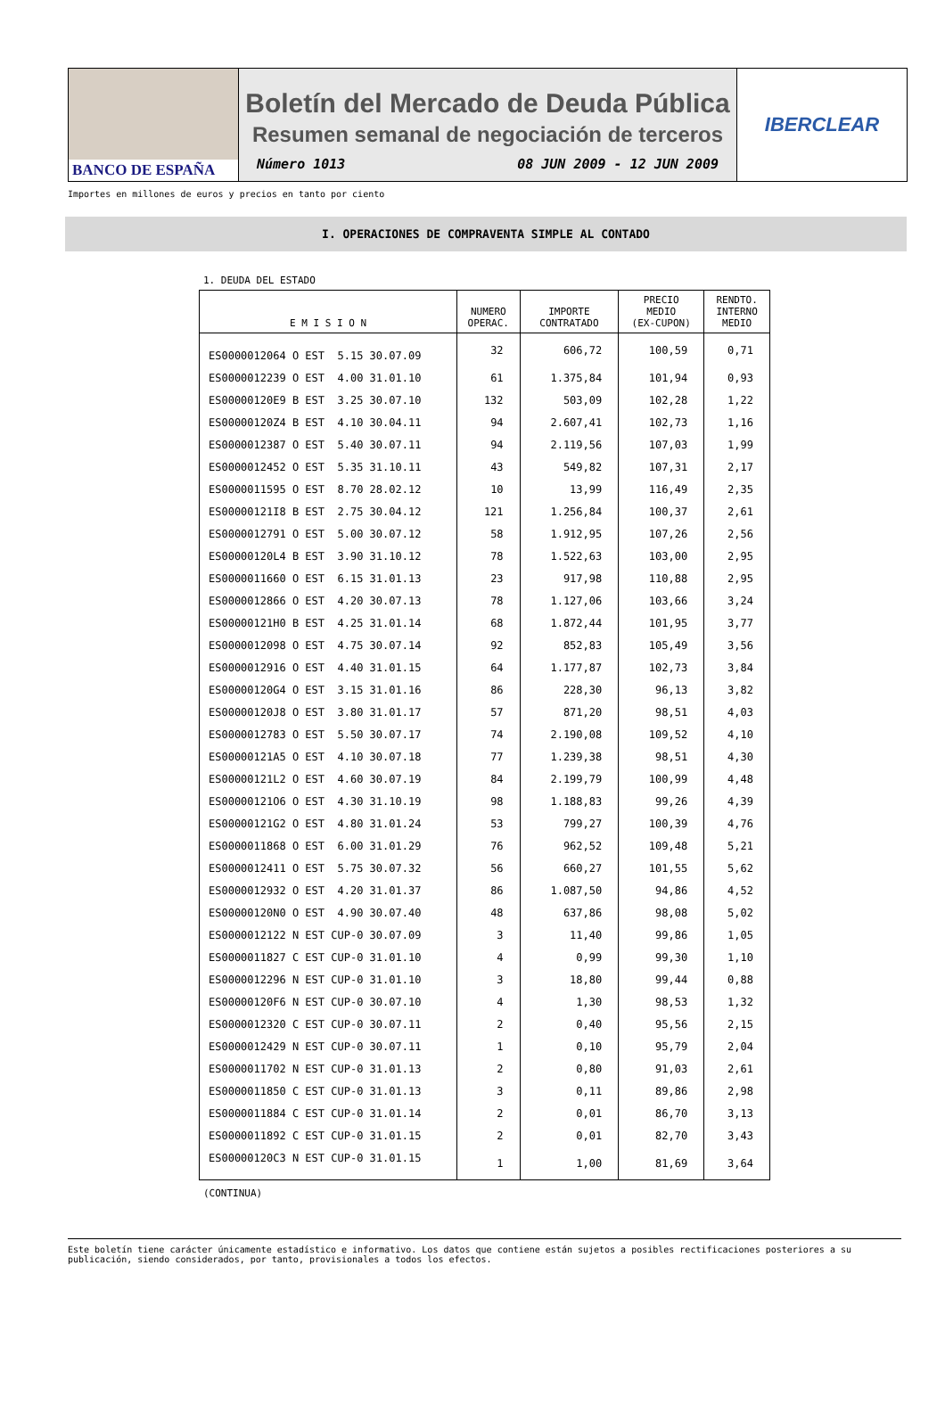BANCO DE ESPAÑA
Boletín del Mercado de Deuda Pública
Resumen semanal de negociación de terceros
Número 1013 08 JUN 2009 - 12 JUN 2009
IBERCLEAR
Importes en millones de euros y precios en tanto por ciento
I. OPERACIONES DE COMPRAVENTA SIMPLE AL CONTADO
1. DEUDA DEL ESTADO
| E M I S I O N | NUMERO OPERAC. | IMPORTE CONTRATADO | PRECIO MEDIO (EX-CUPON) | RENDTO. INTERNO MEDIO |
| --- | --- | --- | --- | --- |
| ES0000012064 O EST 5.15 30.07.09 | 32 | 606,72 | 100,59 | 0,71 |
| ES0000012239 O EST 4.00 31.01.10 | 61 | 1.375,84 | 101,94 | 0,93 |
| ES00000120E9 B EST 3.25 30.07.10 | 132 | 503,09 | 102,28 | 1,22 |
| ES00000120Z4 B EST 4.10 30.04.11 | 94 | 2.607,41 | 102,73 | 1,16 |
| ES0000012387 O EST 5.40 30.07.11 | 94 | 2.119,56 | 107,03 | 1,99 |
| ES0000012452 O EST 5.35 31.10.11 | 43 | 549,82 | 107,31 | 2,17 |
| ES0000011595 O EST 8.70 28.02.12 | 10 | 13,99 | 116,49 | 2,35 |
| ES00000121I8 B EST 2.75 30.04.12 | 121 | 1.256,84 | 100,37 | 2,61 |
| ES0000012791 O EST 5.00 30.07.12 | 58 | 1.912,95 | 107,26 | 2,56 |
| ES00000120L4 B EST 3.90 31.10.12 | 78 | 1.522,63 | 103,00 | 2,95 |
| ES0000011660 O EST 6.15 31.01.13 | 23 | 917,98 | 110,88 | 2,95 |
| ES0000012866 O EST 4.20 30.07.13 | 78 | 1.127,06 | 103,66 | 3,24 |
| ES00000121H0 B EST 4.25 31.01.14 | 68 | 1.872,44 | 101,95 | 3,77 |
| ES0000012098 O EST 4.75 30.07.14 | 92 | 852,83 | 105,49 | 3,56 |
| ES0000012916 O EST 4.40 31.01.15 | 64 | 1.177,87 | 102,73 | 3,84 |
| ES00000120G4 O EST 3.15 31.01.16 | 86 | 228,30 | 96,13 | 3,82 |
| ES00000120J8 O EST 3.80 31.01.17 | 57 | 871,20 | 98,51 | 4,03 |
| ES0000012783 O EST 5.50 30.07.17 | 74 | 2.190,08 | 109,52 | 4,10 |
| ES00000121A5 O EST 4.10 30.07.18 | 77 | 1.239,38 | 98,51 | 4,30 |
| ES00000121L2 O EST 4.60 30.07.19 | 84 | 2.199,79 | 100,99 | 4,48 |
| ES00000121O6 O EST 4.30 31.10.19 | 98 | 1.188,83 | 99,26 | 4,39 |
| ES00000121G2 O EST 4.80 31.01.24 | 53 | 799,27 | 100,39 | 4,76 |
| ES0000011868 O EST 6.00 31.01.29 | 76 | 962,52 | 109,48 | 5,21 |
| ES0000012411 O EST 5.75 30.07.32 | 56 | 660,27 | 101,55 | 5,62 |
| ES0000012932 O EST 4.20 31.01.37 | 86 | 1.087,50 | 94,86 | 4,52 |
| ES00000120N0 O EST 4.90 30.07.40 | 48 | 637,86 | 98,08 | 5,02 |
| ES0000012122 N EST CUP-0 30.07.09 | 3 | 11,40 | 99,86 | 1,05 |
| ES0000011827 C EST CUP-0 31.01.10 | 4 | 0,99 | 99,30 | 1,10 |
| ES0000012296 N EST CUP-0 31.01.10 | 3 | 18,80 | 99,44 | 0,88 |
| ES00000120F6 N EST CUP-0 30.07.10 | 4 | 1,30 | 98,53 | 1,32 |
| ES0000012320 C EST CUP-0 30.07.11 | 2 | 0,40 | 95,56 | 2,15 |
| ES0000012429 N EST CUP-0 30.07.11 | 1 | 0,10 | 95,79 | 2,04 |
| ES0000011702 N EST CUP-0 31.01.13 | 2 | 0,80 | 91,03 | 2,61 |
| ES0000011850 C EST CUP-0 31.01.13 | 3 | 0,11 | 89,86 | 2,98 |
| ES0000011884 C EST CUP-0 31.01.14 | 2 | 0,01 | 86,70 | 3,13 |
| ES0000011892 C EST CUP-0 31.01.15 | 2 | 0,01 | 82,70 | 3,43 |
| ES00000120C3 N EST CUP-0 31.01.15 | 1 | 1,00 | 81,69 | 3,64 |
(CONTINUA)
Este boletín tiene carácter únicamente estadístico e informativo. Los datos que contiene están sujetos a posibles rectificaciones posteriores a su publicación, siendo considerados, por tanto, provisionales a todos los efectos.